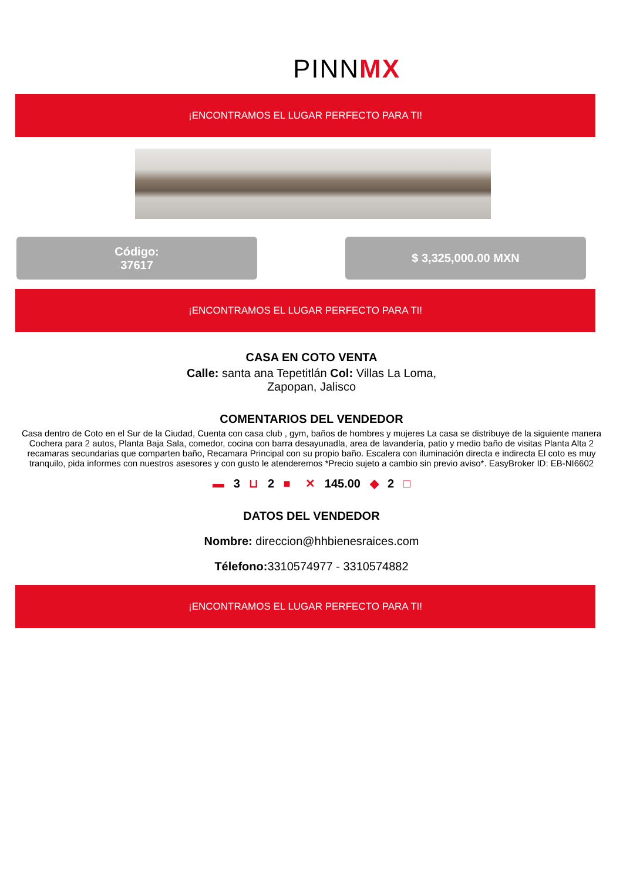PINNMX
¡ENCONTRAMOS EL LUGAR PERFECTO PARA TI!
Código:
37617
$ 3,325,000.00 MXN
¡ENCONTRAMOS EL LUGAR PERFECTO PARA TI!
CASA EN COTO VENTA
Calle: santa ana Tepetitlán Col: Villas La Loma, Zapopan, Jalisco
COMENTARIOS DEL VENDEDOR
Casa dentro de Coto en el Sur de la Ciudad, Cuenta con casa club , gym, baños de hombres y mujeres La casa se distribuye de la siguiente manera Cochera para 2 autos, Planta Baja Sala, comedor, cocina con barra desayunadla, area de lavandería, patio y medio baño de visitas Planta Alta 2 recamaras secundarias que comparten baño, Recamara Principal con su propio baño. Escalera con iluminación directa e indirecta El coto es muy tranquilo, pida informes con nuestros asesores y con gusto le atenderemos *Precio sujeto a cambio sin previo aviso*. EasyBroker ID: EB-NI6602
▬ 3 ⊔ 2 ■ ✕ 145.00 ◆ 2 □
DATOS DEL VENDEDOR
Nombre: direccion@hhbienesraices.com
Télefono: 3310574977 - 3310574882
¡ENCONTRAMOS EL LUGAR PERFECTO PARA TI!